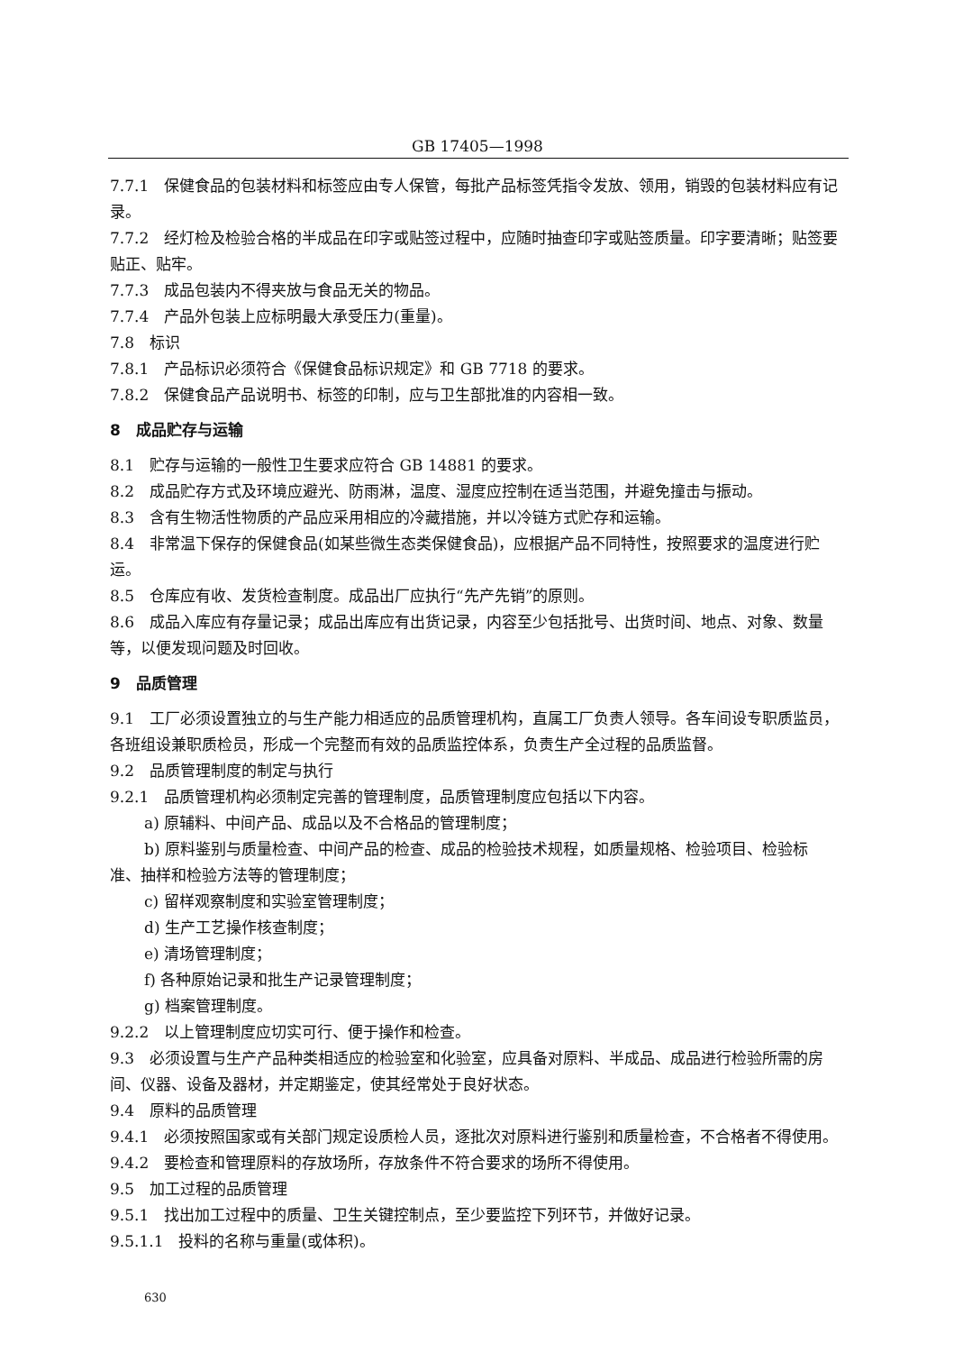GB 17405—1998
7.7.1　保健食品的包装材料和标签应由专人保管，每批产品标签凭指令发放、领用，销毁的包装材料应有记录。
7.7.2　经灯检及检验合格的半成品在印字或贴签过程中，应随时抽查印字或贴签质量。印字要清晰；贴签要贴正、贴牢。
7.7.3　成品包装内不得夹放与食品无关的物品。
7.7.4　产品外包装上应标明最大承受压力(重量)。
7.8　标识
7.8.1　产品标识必须符合《保健食品标识规定》和 GB 7718 的要求。
7.8.2　保健食品产品说明书、标签的印制，应与卫生部批准的内容相一致。
8　成品贮存与运输
8.1　贮存与运输的一般性卫生要求应符合 GB 14881 的要求。
8.2　成品贮存方式及环境应避光、防雨淋，温度、湿度应控制在适当范围，并避免撞击与振动。
8.3　含有生物活性物质的产品应采用相应的冷藏措施，并以冷链方式贮存和运输。
8.4　非常温下保存的保健食品(如某些微生态类保健食品)，应根据产品不同特性，按照要求的温度进行贮运。
8.5　仓库应有收、发货检查制度。成品出厂应执行“先产先销”的原则。
8.6　成品入库应有存量记录；成品出库应有出货记录，内容至少包括批号、出货时间、地点、对象、数量等，以便发现问题及时回收。
9　品质管理
9.1　工厂必须设置独立的与生产能力相适应的品质管理机构，直属工厂负责人领导。各车间设专职质监员，各班组设兼职质检员，形成一个完整而有效的品质监控体系，负责生产全过程的品质监督。
9.2　品质管理制度的制定与执行
9.2.1　品质管理机构必须制定完善的管理制度，品质管理制度应包括以下内容。
a) 原辅料、中间产品、成品以及不合格品的管理制度；
b) 原料鉴别与质量检查、中间产品的检查、成品的检验技术规程，如质量规格、检验项目、检验标
准、抽样和检验方法等的管理制度；
c) 留样观察制度和实验室管理制度；
d) 生产工艺操作核查制度；
e) 清场管理制度；
f) 各种原始记录和批生产记录管理制度；
g) 档案管理制度。
9.2.2　以上管理制度应切实可行、便于操作和检查。
9.3　必须设置与生产产品种类相适应的检验室和化验室，应具备对原料、半成品、成品进行检验所需的房间、仪器、设备及器材，并定期鉴定，使其经常处于良好状态。
9.4　原料的品质管理
9.4.1　必须按照国家或有关部门规定设质检人员，逐批次对原料进行鉴别和质量检查，不合格者不得使用。
9.4.2　要检查和管理原料的存放场所，存放条件不符合要求的场所不得使用。
9.5　加工过程的品质管理
9.5.1　找出加工过程中的质量、卫生关键控制点，至少要监控下列环节，并做好记录。
9.5.1.1　投料的名称与重量(或体积)。
630